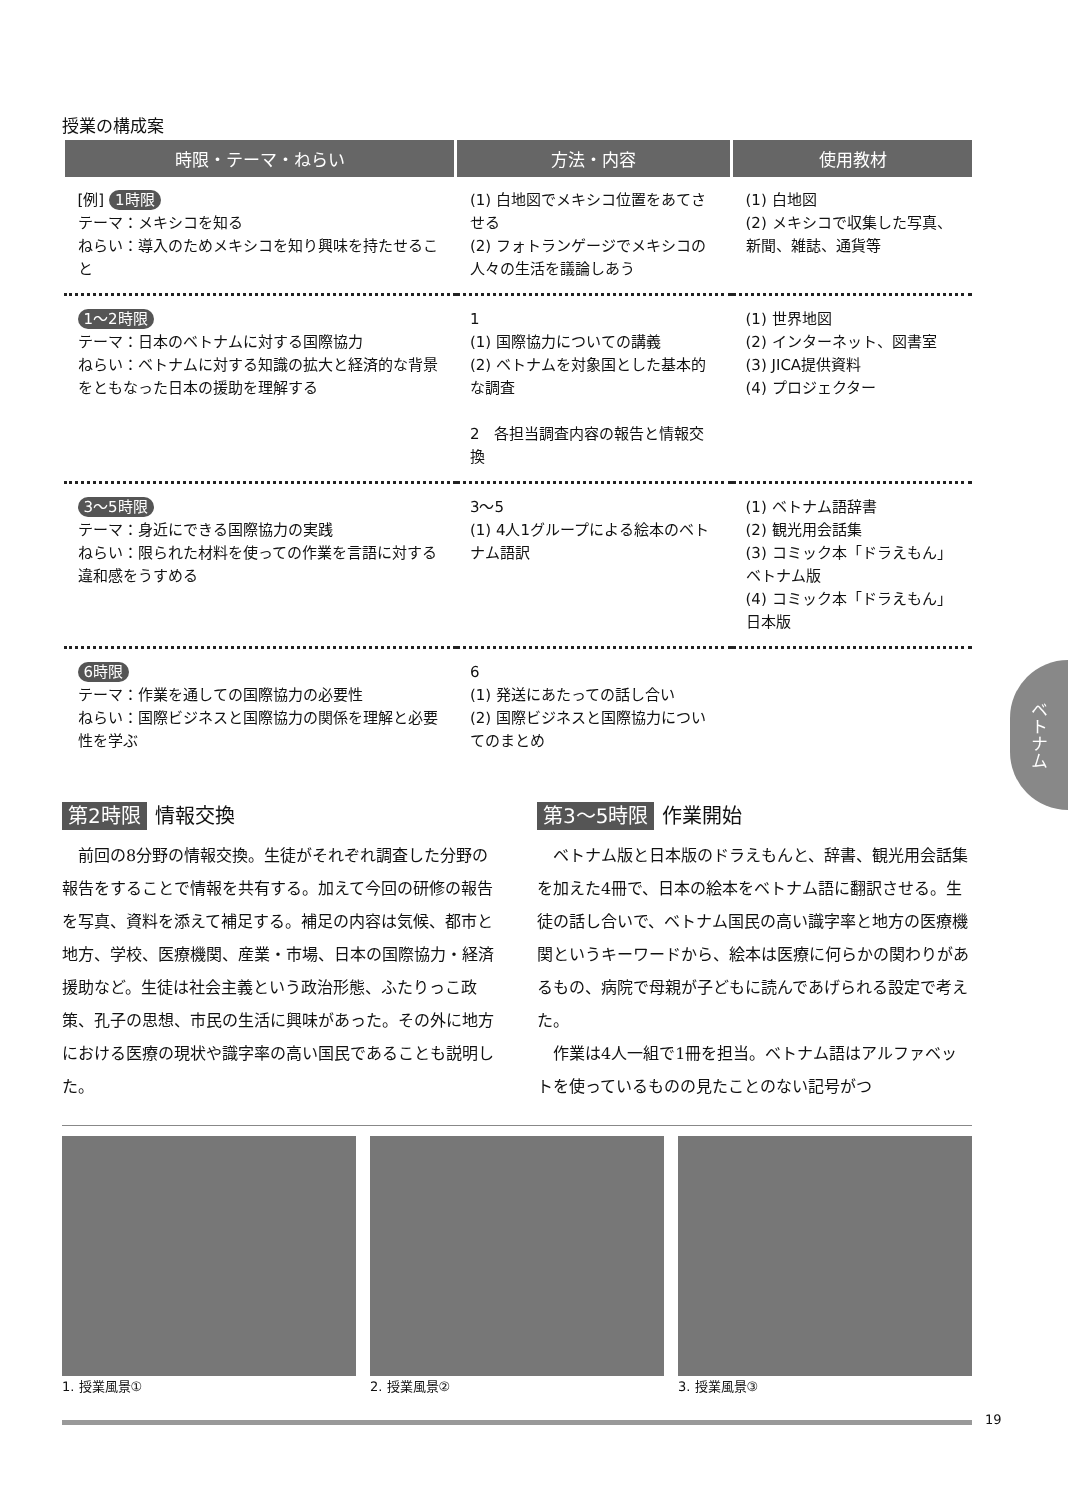授業の構成案
| 時限・テーマ・ねらい | 方法・内容 | 使用教材 |
| --- | --- | --- |
| [例] 1時限 テーマ：メキシコを知る ねらい：導入のためメキシコを知り興味を持たせること | (1) 白地図でメキシコ位置をあてさせる (2) フォトランゲージでメキシコの人々の生活を議論しあう | (1) 白地図 (2) メキシコで収集した写真、新聞、雑誌、通貨等 |
| 1～2時限 テーマ：日本のベトナムに対する国際協力 ねらい：ベトナムに対する知識の拡大と経済的な背景をともなった日本の援助を理解する | 1 (1) 国際協力についての講義 (2) ベトナムを対象国とした基本的な調査 2 各担当調査内容の報告と情報交換 | (1) 世界地図 (2) インターネット、図書室 (3) JICA提供資料 (4) プロジェクター |
| 3～5時限 テーマ：身近にできる国際協力の実践 ねらい：限られた材料を使っての作業を言語に対する違和感をうすめる | 3～5 (1) 4人1グループによる絵本のベトナム語訳 | (1) ベトナム語辞書 (2) 観光用会話集 (3) コミック本「ドラえもん」ベトナム版 (4) コミック本「ドラえもん」日本版 |
| 6時限 テーマ：作業を通しての国際協力の必要性 ねらい：国際ビジネスと国際協力の関係を理解と必要性を学ぶ | 6 (1) 発送にあたっての話し合い (2) 国際ビジネスと国際協力についてのまとめ | |
ベトナム
第2時限 情報交換
前回の8分野の情報交換。生徒がそれぞれ調査した分野の報告をすることで情報を共有する。加えて今回の研修の報告を写真、資料を添えて補足する。補足の内容は気候、都市と地方、学校、医療機関、産業・市場、日本の国際協力・経済援助など。生徒は社会主義という政治形態、ふたりっこ政策、孔子の思想、市民の生活に興味があった。その外に地方における医療の現状や識字率の高い国民であることも説明した。
第3～5時限 作業開始
ベトナム版と日本版のドラえもんと、辞書、観光用会話集を加えた4冊で、日本の絵本をベトナム語に翻訳させる。生徒の話し合いで、ベトナム国民の高い識字率と地方の医療機関というキーワードから、絵本は医療に何らかの関わりがあるもの、病院で母親が子どもに読んであげられる設定で考えた。
作業は4人一組で1冊を担当。ベトナム語はアルファベットを使っているものの見たことのない記号がつ
1. 授業風景① 2. 授業風景② 3. 授業風景③
19